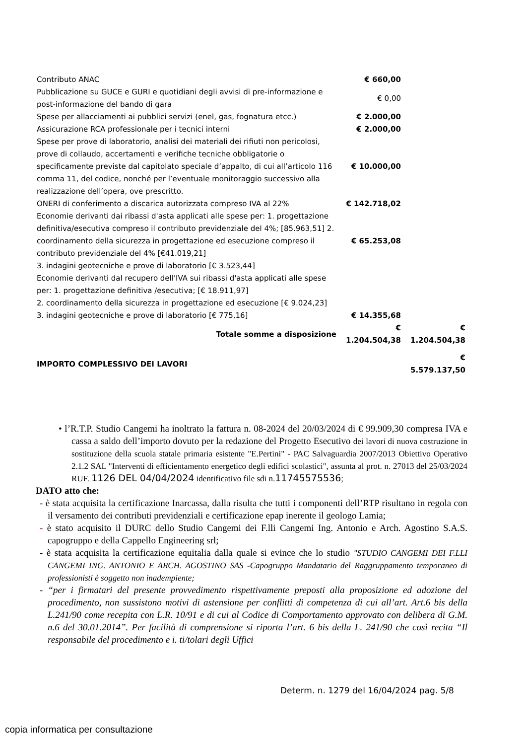| Contributo ANAC | € 660,00 | |
| Pubblicazione su GUCE e GURI e quotidiani degli avvisi di pre-informazione e post-informazione del bando di gara | € 0,00 | |
| Spese per allacciamenti ai pubblici servizi (enel, gas, fognatura etcc.) | € 2.000,00 | |
| Assicurazione RCA professionale per i tecnici interni | € 2.000,00 | |
| Spese per prove di laboratorio, analisi dei materiali dei rifiuti non pericolosi, prove di collaudo, accertamenti e verifiche tecniche obbligatorie o specificamente previste dal capitolato speciale d’appalto, di cui all’articolo 116 comma 11, del codice, nonché per l’eventuale monitoraggio successivo alla realizzazione dell’opera, ove prescritto. | € 10.000,00 | |
| ONERI di conferimento a discarica autorizzata compreso IVA al 22% | € 142.718,02 | |
| Economie derivanti dai ribassi d'asta applicati alle spese per: 1. progettazione definitiva/esecutiva compreso il contributo previdenziale del 4%; [85.963,51] 2. coordinamento della sicurezza in progettazione ed esecuzione compreso il contributo previdenziale del 4% [€41.019,21] 3. indagini geotecniche e prove di laboratorio [€ 3.523,44] | € 65.253,08 | |
| Economie derivanti dal recupero dell'IVA sui ribassi d'asta applicati alle spese per: 1. progettazione definitiva /esecutiva; [€ 18.911,97] 2. coordinamento della sicurezza in progettazione ed esecuzione [€ 9.024,23] 3. indagini geotecniche e prove di laboratorio [€ 775,16] | € 14.355,68 | |
| Totale somme a disposizione | € 1.204.504,38 | € 1.204.504,38 |
| IMPORTO COMPLESSIVO DEI LAVORI | | € 5.579.137,50 |
• l’R.T.P. Studio Cangemi ha inoltrato la fattura n. 08-2024 del 20/03/2024 di € 99.909,30 compresa IVA e cassa a saldo dell’importo dovuto per la redazione del Progetto Esecutivo dei lavori di nuova costruzione in sostituzione della scuola statale primaria esistente "E.Pertini" - PAC Salvaguardia 2007/2013 Obiettivo Operativo 2.1.2 SAL "Interventi di efficientamento energetico degli edifici scolastici", assunta al prot. n. 27013 del 25/03/2024 RUF. 1126 DEL 04/04/2024 identificativo file sdi n.11745575536;
DATO atto che:
- è stata acquisita la certificazione Inarcassa, dalla risulta che tutti i componenti dell’RTP risultano in regola con il versamento dei contributi previdenziali e certificazione epap inerente il geologo Lamia;
- è stato acquisito il DURC dello Studio Cangemi dei F.lli Cangemi Ing. Antonio e Arch. Agostino S.A.S. capogruppo e della Cappello Engineering srl;
- è stata acquisita la certificazione equitalia dalla quale si evince che lo studio "STUDIO CANGEMI DEI F.LLI CANGEMI ING. ANTONIO E ARCH. AGOSTINO SAS -Capogruppo Mandatario del Raggruppamento temporaneo di professionisti è soggetto non inadempiente;
- “per i firmatari del presente provvedimento rispettivamente preposti alla proposizione ed adozione del procedimento, non sussistono motivi di astensione per conflitti di competenza di cui all’art. Art.6 bis della L.241/90 come recepita con L.R. 10/91 e di cui al Codice di Comportamento approvato con delibera di G.M. n.6 del 30.01.2014”. Per facilità di comprensione si riporta l’art. 6 bis della L. 241/90 che così recita “Il responsabile del procedimento e i. ti/tolari degli Uffici
Determ. n. 1279 del 16/04/2024 pag. 5/8
copia informatica per consultazione